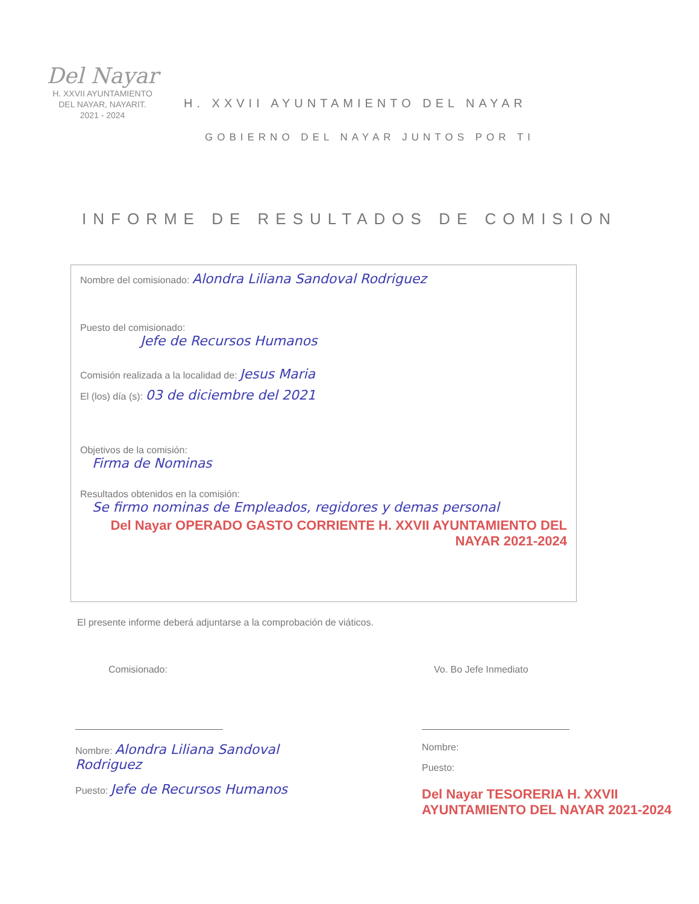Del Nayar
H. XXVII AYUNTAMIENTO
DEL NAYAR, NAYARIT.
2021 - 2024
H. XXVII AYUNTAMIENTO DEL NAYAR
GOBIERNO DEL NAYAR JUNTOS POR TI
INFORME DE RESULTADOS DE COMISION
Nombre del comisionado: Alondra Liliana Sandoval Rodriguez
Puesto del comisionado:
Jefe de Recursos Humanos
Comisión realizada a la localidad de: Jesus Maria
El (los) día (s): 03 de diciembre del 2021
Objetivos de la comisión:
Firma de Nominas
Resultados obtenidos en la comisión:
Se firmo nominas de Empleados, regidores y demas personal
Del Nayar OPERADO GASTO CORRIENTE H. XXVII AYUNTAMIENTO DEL NAYAR 2021-2024
El presente informe deberá adjuntarse a la comprobación de viáticos.
Comisionado:
Nombre: Alondra Liliana Sandoval Rodriguez
Puesto: Jefe de Recursos Humanos
Vo. Bo Jefe Inmediato
Nombre:
Puesto:
Del Nayar TESORERIA H. XXVII AYUNTAMIENTO DEL NAYAR 2021-2024